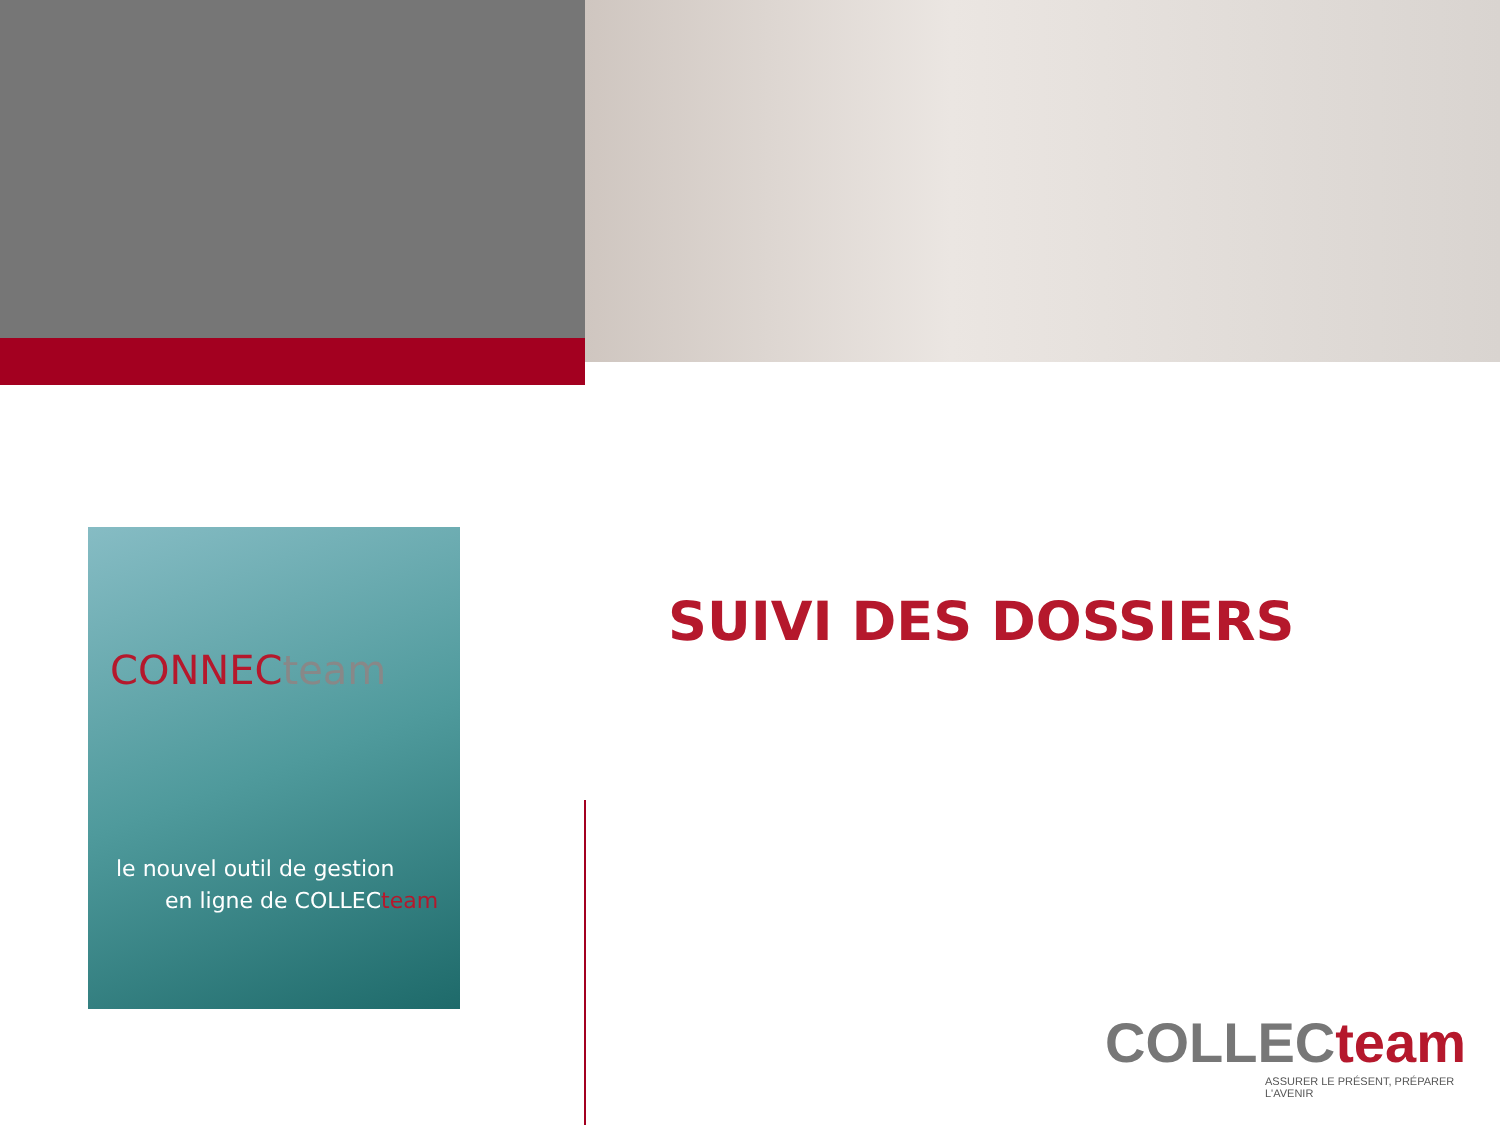CONNECteam
le nouvel outil de gestion
en ligne de COLLECteam
SUIVI DES DOSSIERS
COLLECteam
ASSURER LE PRÉSENT, PRÉPARER L'AVENIR